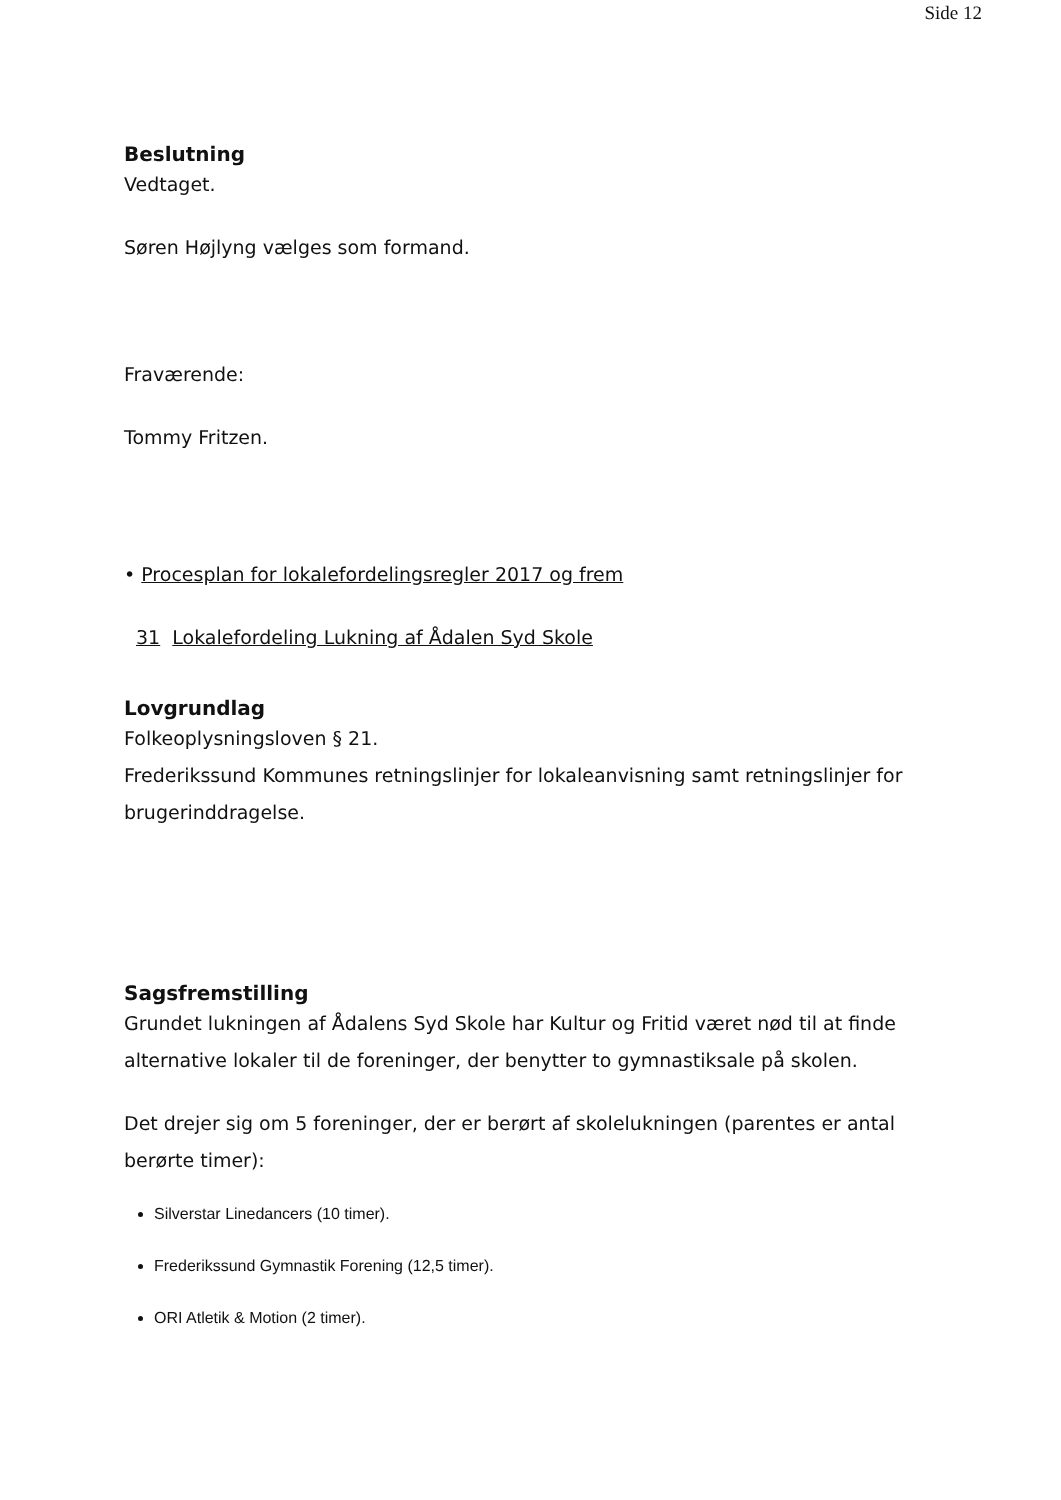Side 12
Beslutning
Vedtaget.
Søren Højlyng vælges som formand.
Fraværende:
Tommy Fritzen.
• Procesplan for lokalefordelingsregler 2017 og frem
31 Lokalefordeling Lukning af Ådalen Syd Skole
Lovgrundlag
Folkeoplysningsloven § 21.
Frederikssund Kommunes retningslinjer for lokaleanvisning samt retningslinjer for brugerinddragelse.
Sagsfremstilling
Grundet lukningen af Ådalens Syd Skole har Kultur og Fritid været nød til at finde alternative lokaler til de foreninger, der benytter to gymnastiksale på skolen.
Det drejer sig om 5 foreninger, der er berørt af skolelukningen (parentes er antal berørte timer):
Silverstar Linedancers (10 timer).
Frederikssund Gymnastik Forening (12,5 timer).
ORI Atletik & Motion (2 timer).